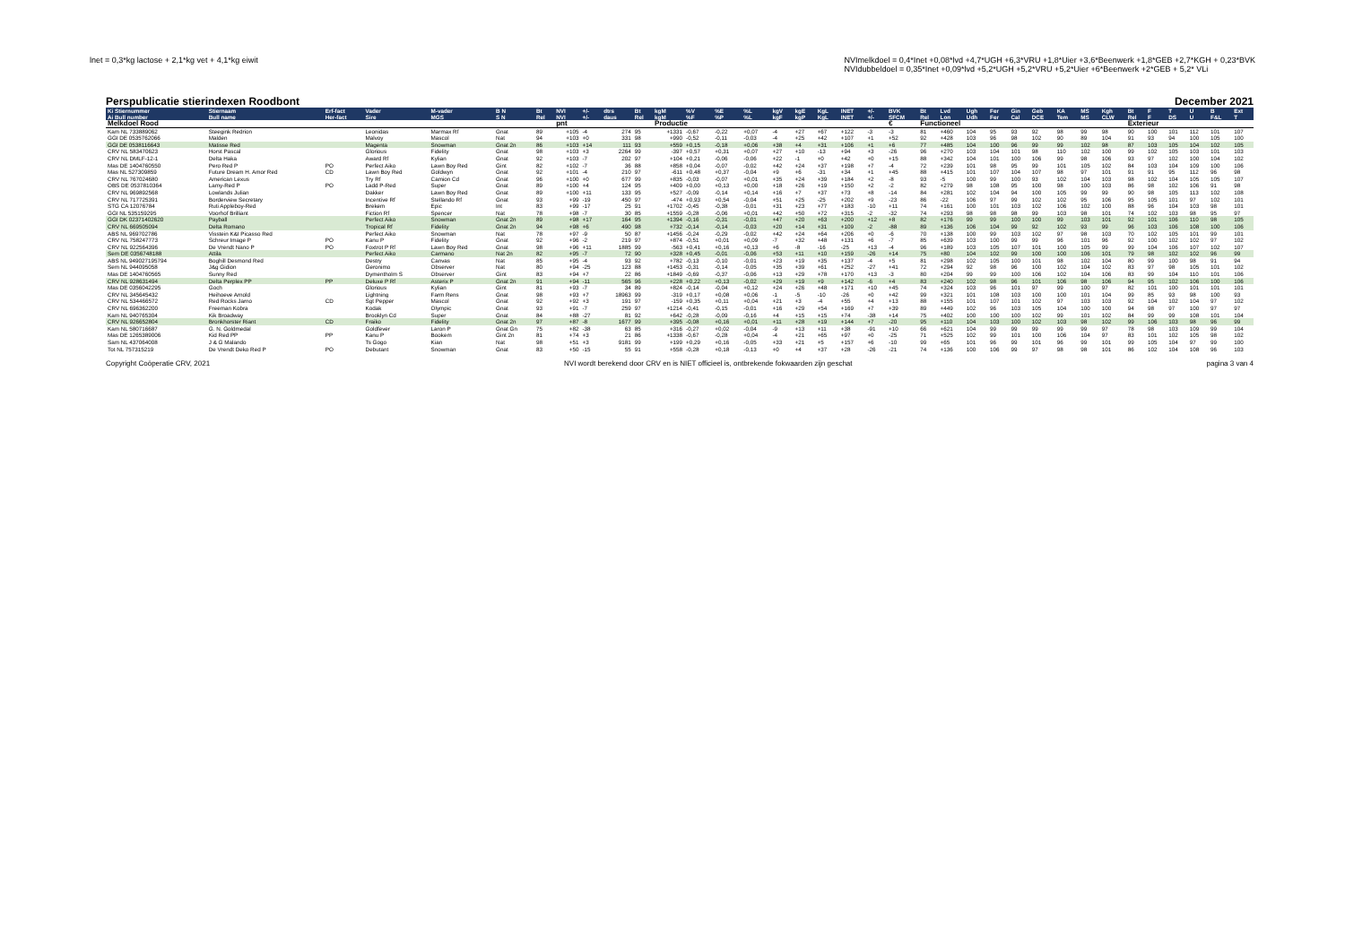lnet = 0,3*kg lactose + 2,1*kg vet + 4,1*kg eiwit
NVImelkdoel = 0,4*Inet +0,08*lvd +4,7*UGH +6,3*VRU +1,8*Uier +3,6*Beenwerk +1,8*GEB +2,7*KGH + 0,23*BVK
NVIdubbeldoel = 0,35*Inet +0,09*lvd +5,2*UGH +5,2*VRU +5,2*Uier +6*Beenwerk +2*GEB + 5,2* VLi
Perspublicatie stierindexen Roodbont December 2021
| Ki Stiernummer | Stiernaam | Erf-fact | Vader | M-vader | B N | Bt | NVI | +/- | dtrs | Bt | kgM | %V | %E | %L | kgV | kgE | KgL | INET | +/- | BVK | Bt | Lvd | Ugh | Fer | Gin | Geb | KA | MS | Kgh | Bt | F | T | U | B | Ext |
| --- | --- | --- | --- | --- | --- | --- | --- | --- | --- | --- | --- | --- | --- | --- | --- | --- | --- | --- | --- | --- | --- | --- | --- | --- | --- | --- | --- | --- | --- | --- | --- | --- | --- | --- | --- |
| Ai Bull number | Bull name | Her-fact | Sire | MGS | S N | Rel | NVI | +/- | daus | Rel | kgM | %F | %P | %L | kgF | kgP | KgL | INET | +/- | SFCM | Rel | Lon | Udh | Fer | Cal | DCE | Tem | MS | CLW | Rel | F | DS | U | F&L | T |
| Melkdoel Rood | | | | | | | pnt | | | | Productie | | | | | | | | | € | Functioneel | | | | | | | | | Exterieur | | | | | |
| Kam NL 733889062 | Steegink Redrion | | Leonidas | Marmax Rf | Gnat | 89 | +105 | -4 | 274 | 95 | +1331 | -0,67 | -0,22 | +0,07 | -4 | +27 | +67 | +122 | -3 | -3 | 81 | +460 | 104 | 95 | 93 | 92 | 98 | 99 | 98 | 90 | 100 | 101 | 112 | 101 | 107 |
| GGI DE 0535762066 | Malden | | Malvoy | Mascol | Nat | 94 | +103 | +0 | 331 | 98 | +990 | -0,52 | -0,11 | -0,03 | -4 | +25 | +42 | +107 | +1 | +52 | 92 | +428 | 103 | 96 | 98 | 102 | 90 | 89 | 104 | 91 | 93 | 94 | 100 | 105 | 100 |
| GGI DE 0538116643 | Matisse Red | | Magenta | Snowman | Gnat 2n | 86 | +103 | +14 | 111 | 93 | +559 | +0,15 | -0,18 | +0,06 | +38 | +4 | +31 | +106 | +1 | +6 | 77 | +485 | 104 | 100 | 96 | 99 | 99 | 102 | 98 | 87 | 103 | 105 | 104 | 102 | 105 |
| CRV NL 583470623 | Horst Pascal | | Glorious | Fidelity | Gnat | 98 | +103 | +3 | 2264 | 99 | -397 | +0,57 | +0,31 | +0,07 | +27 | +10 | -13 | +94 | +3 | -26 | 96 | +270 | 103 | 104 | 101 | 98 | 110 | 102 | 100 | 99 | 102 | 105 | 103 | 101 | 103 |
| CRV NL DMLF-12-1 | Delta Haka | | Award Rf | Kylian | Gnat | 92 | +103 | -7 | 202 | 97 | +104 | +0,21 | -0,06 | -0,06 | +22 | -1 | +0 | +42 | +0 | +15 | 88 | +342 | 104 | 101 | 100 | 106 | 99 | 98 | 106 | 93 | 97 | 102 | 100 | 104 | 102 |
| Mas DE 1404760550 | Pero Red P | PO | Perfect Aiko | Lawn Boy Red | Gint | 82 | +102 | -7 | 36 | 88 | +858 | +0,04 | -0,07 | -0,02 | +42 | +24 | +37 | +198 | +7 | -4 | 72 | +239 | 101 | 98 | 95 | 99 | 101 | 105 | 102 | 84 | 103 | 104 | 109 | 100 | 106 |
| Mas NL 527309859 | Future Dream H. Amor Red | CD | Lawn Boy Red | Goldwyn | Gnat | 92 | +101 | -4 | 210 | 97 | -611 | +0,48 | +0,37 | -0,04 | +9 | +6 | -31 | +34 | +1 | +45 | 88 | +415 | 101 | 107 | 104 | 107 | 98 | 97 | 101 | 91 | 91 | 95 | 112 | 96 | 98 |
| CRV NL 767024680 | American Lexus | | Try Rf | Camion Cd | Gnat | 96 | +100 | +0 | 677 | 99 | +835 | -0,03 | -0,07 | +0,01 | +35 | +24 | +39 | +184 | +2 | -8 | 93 | -5 | 100 | 99 | 100 | 93 | 102 | 104 | 103 | 98 | 102 | 104 | 105 | 105 | 107 |
| OBS DE 0537810364 | Lamy-Red P | PO | Ladd P-Red | Super | Gnat | 89 | +100 | +4 | 124 | 95 | +409 | +0,00 | +0,13 | +0,00 | +18 | +26 | +19 | +150 | +2 | -2 | 82 | +279 | 98 | 108 | 95 | 100 | 98 | 100 | 103 | 86 | 98 | 102 | 106 | 91 | 98 |
| CRV NL 969892568 | Lowlands Julian | | Dakker | Lawn Boy Red | Gnat | 89 | +100 | +11 | 133 | 95 | +527 | -0,09 | -0,14 | +0,14 | +16 | +7 | +37 | +73 | +8 | -14 | 84 | +281 | 102 | 104 | 94 | 100 | 105 | 99 | 99 | 90 | 98 | 105 | 113 | 102 | 108 |
| CRV NL 717725391 | Borderview Secretary | | Incentive Rf | Stellando Rf | Gnat | 93 | +99 | -19 | 450 | 97 | -474 | +0,93 | +0,54 | -0,04 | +51 | +25 | -25 | +202 | +9 | -23 | 86 | -22 | 106 | 97 | 99 | 102 | 102 | 95 | 106 | 95 | 105 | 101 | 97 | 102 | 101 |
| STG CA 12076784 | Ruti Appleboy-Red | | Brekem | Epic | Int | 83 | +99 | -17 | 25 | 91 | +1702 | -0,45 | -0,38 | -0,01 | +31 | +23 | +77 | +183 | -10 | +11 | 74 | +161 | 100 | 101 | 103 | 102 | 106 | 102 | 100 | 88 | 96 | 104 | 103 | 98 | 101 |
| GGI NL 535159295 | Voorhof Brilliant | | Fiction Rf | Spencer | Nat | 78 | +98 | -7 | 30 | 85 | +1559 | -0,28 | -0,06 | +0,01 | +42 | +50 | +72 | +315 | -2 | -32 | 74 | +293 | 98 | 98 | 98 | 99 | 103 | 98 | 101 | 74 | 102 | 103 | 98 | 95 | 97 |
| GGI DK 02371402620 | Payball | | Perfect Aiko | Snowman | Gnat 2n | 89 | +98 | +17 | 164 | 95 | +1394 | -0,16 | -0,31 | -0,01 | +47 | +20 | +63 | +200 | +12 | +8 | 82 | +176 | 99 | 99 | 100 | 100 | 99 | 103 | 101 | 92 | 101 | 106 | 110 | 98 | 105 |
| CRV NL 669505094 | Delta Romano | | Tropical Rf | Fidelity | Gnat 2n | 94 | +98 | +6 | 490 | 98 | +732 | -0,14 | -0,14 | -0,03 | +20 | +14 | +31 | +109 | -2 | -88 | 89 | +136 | 106 | 104 | 99 | 92 | 102 | 93 | 99 | 96 | 103 | 106 | 108 | 100 | 106 |
| ABS NL 969702786 | Visstein K&I Picasso Red | | Perfect Aiko | Snowman | Nat | 78 | +97 | -9 | 50 | 87 | +1456 | -0,24 | -0,29 | -0,02 | +42 | +24 | +64 | +206 | +0 | -6 | 70 | +138 | 100 | 99 | 103 | 102 | 97 | 98 | 103 | 70 | 102 | 105 | 101 | 99 | 101 |
| CRV NL 758247773 | Schreur Image P | PO | Kanu P | Fidelity | Gnat | 92 | +96 | -2 | 219 | 97 | +874 | -0,51 | +0,01 | +0,09 | -7 | +32 | +48 | +131 | +6 | -7 | 85 | +639 | 103 | 100 | 99 | 99 | 96 | 101 | 96 | 92 | 100 | 102 | 102 | 97 | 102 |
| CRV NL 922564396 | De Vrendt Nano P | PO | Foxtrot P Rf | Lawn Boy Red | Gnat | 98 | +96 | +11 | 1885 | 99 | -563 | +0,41 | +0,16 | +0,13 | +6 | -8 | -16 | -25 | +13 | -4 | 96 | +189 | 103 | 105 | 107 | 101 | 100 | 105 | 99 | 99 | 104 | 106 | 107 | 102 | 107 |
| Sem DE 0356748188 | Attila | | Perfect Aiko | Carmano | Nat 2n | 82 | +95 | -7 | 72 | 90 | +328 | +0,45 | -0,01 | -0,06 | +53 | +11 | +10 | +159 | -26 | +14 | 75 | +80 | 104 | 102 | 99 | 100 | 100 | 106 | 101 | 79 | 98 | 102 | 102 | 96 | 99 |
| ABS NL 949027195794 | Boghill Desmond Red | | Destry | Canvas | Nat | 85 | +95 | -4 | 93 | 92 | +782 | -0,13 | -0,10 | -0,01 | +23 | +19 | +35 | +137 | -4 | +5 | 81 | +298 | 102 | 105 | 100 | 101 | 98 | 102 | 104 | 80 | 99 | 100 | 98 | 91 | 94 |
| Sem NL 944095058 | J&g Gidion | | Geronimo | Observer | Nat | 80 | +94 | -25 | 123 | 88 | +1453 | -0,31 | -0,14 | -0,05 | +35 | +39 | +61 | +252 | -27 | +41 | 72 | +294 | 92 | 98 | 96 | 100 | 102 | 104 | 102 | 83 | 97 | 98 | 105 | 101 | 102 |
| Mas DE 1404760565 | Sunny Red | | Dymentholm S | Observer | Gint | 83 | +94 | +7 | 22 | 86 | +1849 | -0,69 | -0,37 | -0,06 | +13 | +29 | +78 | +170 | +13 | -3 | 80 | +204 | 99 | 99 | 100 | 106 | 102 | 104 | 106 | 83 | 99 | 104 | 110 | 101 | 106 |
| CRV NL 928631494 | Delta Perplex PP | PP | Deluxe P Rf | Asterix P | Gnat 2n | 91 | +94 | -11 | 565 | 96 | +228 | +0,22 | +0,13 | -0,02 | +29 | +19 | +9 | +142 | -6 | +4 | 83 | +240 | 102 | 98 | 96 | 101 | 106 | 98 | 106 | 94 | 95 | 102 | 106 | 100 | 106 |
| Mas DE 0356042295 | Goch | | Glorious | Kylian | Gint | 81 | +93 | -7 | 34 | 89 | +824 | -0,14 | -0,04 | +0,12 | +24 | +26 | +48 | +171 | +10 | +45 | 74 | +324 | 103 | 96 | 101 | 97 | 99 | 100 | 97 | 82 | 101 | 100 | 101 | 101 | 101 |
| CRV NL 345645432 | Heihoeve Arnold | | Lightning | Farm Rens | Gnat | 98 | +93 | +7 | 18963 | 99 | -319 | +0,17 | +0,08 | +0,06 | -1 | -5 | -10 | -26 | +0 | +42 | 99 | +321 | 101 | 108 | 103 | 100 | 100 | 101 | 104 | 99 | 85 | 93 | 98 | 100 | 93 |
| CRV NL 534466572 | Red Rocks Jarno | CD | Sgt Pepper | Mascol | Gnat | 92 | +92 | +3 | 191 | 97 | -159 | +0,35 | +0,11 | +0,04 | +21 | +3 | -4 | +55 | +4 | +13 | 88 | +155 | 101 | 107 | 101 | 102 | 97 | 103 | 103 | 92 | 104 | 102 | 104 | 97 | 102 |
| CRV NL 696362200 | Freeman Kobra | | Kodak | Olympic | Gnat | 93 | +91 | -7 | 259 | 97 | +1214 | -0,41 | -0,15 | -0,01 | +16 | +29 | +54 | +169 | +7 | +39 | 89 | +449 | 102 | 96 | 103 | 105 | 104 | 100 | 100 | 94 | 98 | 97 | 100 | 97 | 97 |
| Kam NL 940765304 | Kik Broadway | | Brooklyn Cd | Super | Gnat | 84 | +88 | -27 | 81 | 92 | +642 | -0,28 | -0,09 | -0,16 | +4 | +15 | +15 | +74 | -38 | +14 | 75 | +402 | 100 | 100 | 100 | 102 | 99 | 101 | 102 | 84 | 99 | 99 | 108 | 101 | 104 |
| CRV NL 926652804 | Bronkhorster Riant | CD | Fraiko | Fidelity | Gnat 2n | 97 | +87 | -8 | 1677 | 99 | +395 | -0,08 | +0,16 | +0,01 | +11 | +28 | +19 | +144 | +7 | -20 | 95 | +110 | 104 | 103 | 100 | 102 | 103 | 98 | 102 | 99 | 106 | 103 | 98 | 96 | 99 |
| Kam NL 580716687 | G. N. Goldmedal | | Goldfever | Laron P | Gnat Gn | 75 | +82 | -38 | 63 | 85 | +316 | -0,27 | +0,02 | -0,04 | -9 | +13 | +11 | +38 | -91 | +10 | 66 | +621 | 104 | 99 | 99 | 99 | 99 | 99 | 97 | 78 | 98 | 103 | 109 | 99 | 104 |
| Mas DE 1265389006 | Kid Red PP | PP | Kanu P | Bookem | Gint 2n | 81 | +74 | +3 | 21 | 86 | +1338 | -0,67 | -0,28 | +0,04 | -4 | +21 | +65 | +97 | +0 | -25 | 71 | +525 | 102 | 99 | 101 | 100 | 106 | 104 | 97 | 83 | 101 | 102 | 105 | 98 | 102 |
| Sam NL 437064008 | J & G Malando | | Ts Gogo | Kian | Nat | 98 | +51 | +3 | 9181 | 99 | +199 | +0,29 | +0,16 | -0,05 | +33 | +21 | +5 | +157 | +6 | -10 | 99 | +65 | 101 | 96 | 99 | 101 | 96 | 99 | 101 | 99 | 105 | 104 | 97 | 99 | 100 |
| Tot NL 757315219 | De Vrendt Deko Red P | PO | Debutant | Snowman | Gnat | 83 | +50 | -15 | 55 | 91 | +558 | -0,28 | +0,18 | -0,13 | +0 | +4 | +37 | +28 | -26 | -21 | 74 | +136 | 100 | 106 | 99 | 97 | 98 | 98 | 101 | 86 | 102 | 104 | 108 | 96 | 103 |
Copyright Coöperatie CRV, 2021 NVI wordt berekend door CRV en is NIET officieel is, ontbrekende fokwaarden zijn geschat pagina 3 van 4